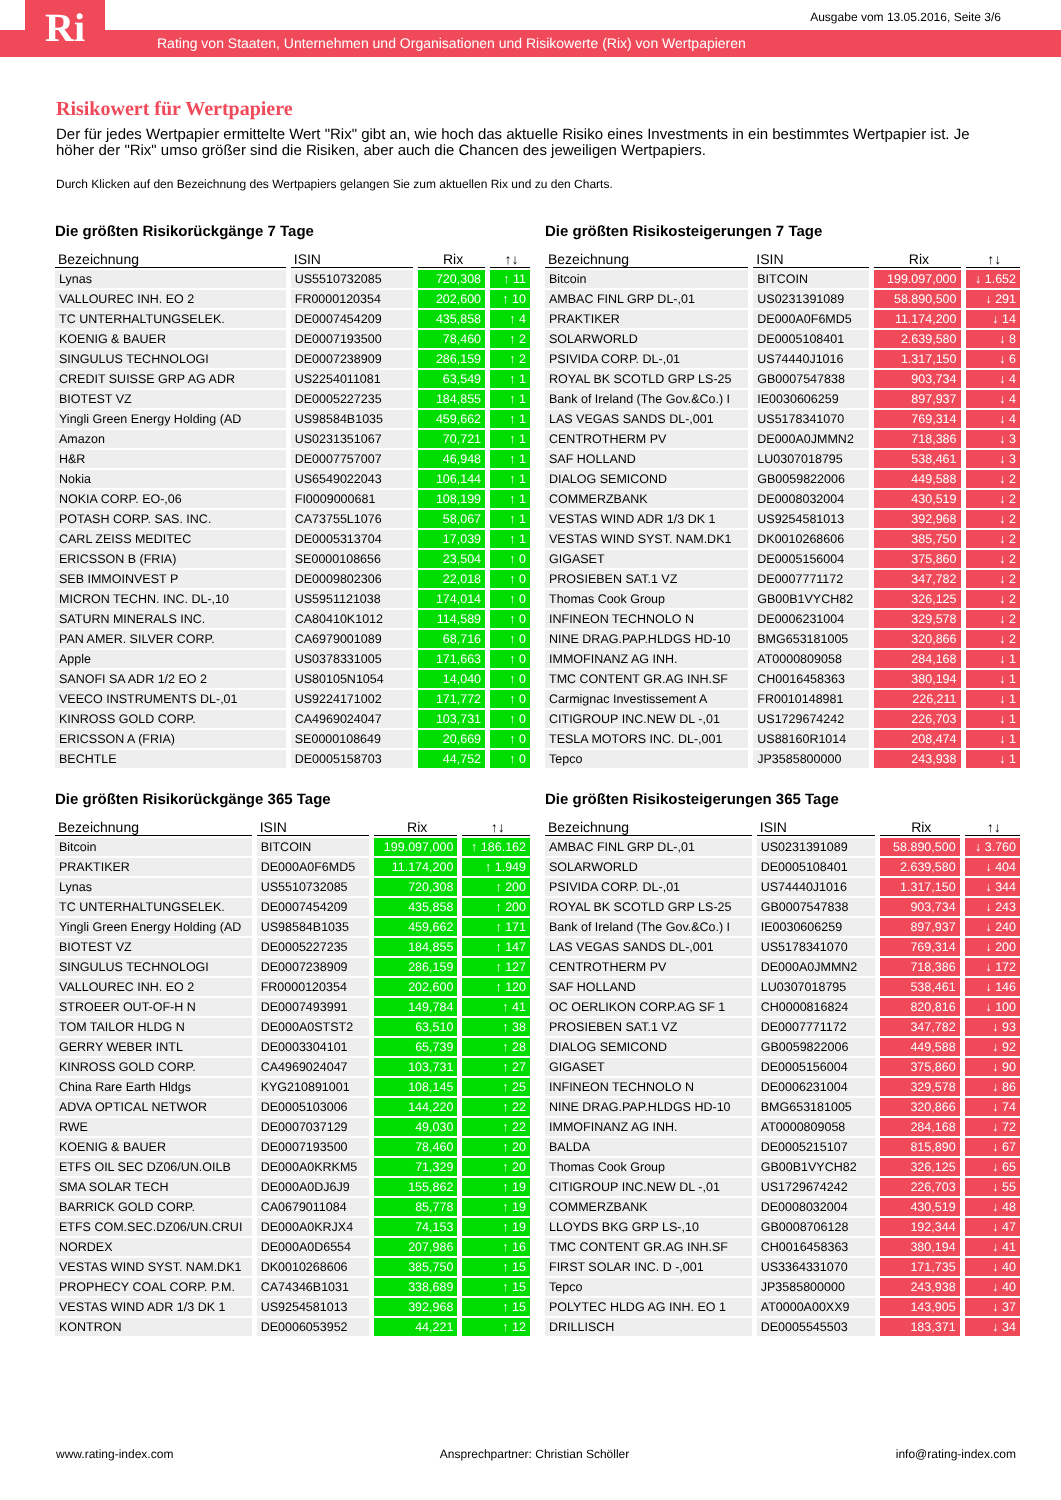Ri
Ausgabe vom 13.05.2016, Seite 3/6
Rating von Staaten, Unternehmen und Organisationen und Risikowerte (Rix) von Wertpapieren
Risikowert für Wertpapiere
Der für jedes Wertpapier ermittelte Wert "Rix" gibt an, wie hoch das aktuelle Risiko eines Investments in ein bestimmtes Wertpapier ist. Je höher der "Rix" umso größer sind die Risiken, aber auch die Chancen des jeweiligen Wertpapiers.
Durch Klicken auf den Bezeichnung des Wertpapiers gelangen Sie zum aktuellen Rix und zu den Charts.
Die größten Risikorückgänge 7 Tage
| Bezeichnung | ISIN | Rix | ↑↓ |
| --- | --- | --- | --- |
| Lynas | US5510732085 | 720,308 | ↑ 11 |
| VALLOUREC INH. EO 2 | FR0000120354 | 202,600 | ↑ 10 |
| TC UNTERHALTUNGSELEK. | DE0007454209 | 435,858 | ↑ 4 |
| KOENIG & BAUER | DE0007193500 | 78,460 | ↑ 2 |
| SINGULUS TECHNOLOGI | DE0007238909 | 286,159 | ↑ 2 |
| CREDIT SUISSE GRP AG ADR | US2254011081 | 63,549 | ↑ 1 |
| BIOTEST VZ | DE0005227235 | 184,855 | ↑ 1 |
| Yingli Green Energy Holding (AD | US98584B1035 | 459,662 | ↑ 1 |
| Amazon | US0231351067 | 70,721 | ↑ 1 |
| H&R | DE0007757007 | 46,948 | ↑ 1 |
| Nokia | US6549022043 | 106,144 | ↑ 1 |
| NOKIA CORP. EO-,06 | FI0009000681 | 108,199 | ↑ 1 |
| POTASH CORP. SAS. INC. | CA73755L1076 | 58,067 | ↑ 1 |
| CARL ZEISS MEDITEC | DE0005313704 | 17,039 | ↑ 1 |
| ERICSSON B (FRIA) | SE0000108656 | 23,504 | ↑ 0 |
| SEB IMMOINVEST P | DE0009802306 | 22,018 | ↑ 0 |
| MICRON TECHN. INC. DL-,10 | US5951121038 | 174,014 | ↑ 0 |
| SATURN MINERALS INC. | CA80410K1012 | 114,589 | ↑ 0 |
| PAN AMER. SILVER CORP. | CA6979001089 | 68,716 | ↑ 0 |
| Apple | US0378331005 | 171,663 | ↑ 0 |
| SANOFI SA ADR 1/2 EO 2 | US80105N1054 | 14,040 | ↑ 0 |
| VEECO INSTRUMENTS DL-,01 | US9224171002 | 171,772 | ↑ 0 |
| KINROSS GOLD CORP. | CA4969024047 | 103,731 | ↑ 0 |
| ERICSSON A (FRIA) | SE0000108649 | 20,669 | ↑ 0 |
| BECHTLE | DE0005158703 | 44,752 | ↑ 0 |
Die größten Risikosteigerungen 7 Tage
| Bezeichnung | ISIN | Rix | ↑↓ |
| --- | --- | --- | --- |
| Bitcoin | BITCOIN | 199.097,000 | ↓ 1.652 |
| AMBAC FINL GRP DL-,01 | US0231391089 | 58.890,500 | ↓ 291 |
| PRAKTIKER | DE000A0F6MD5 | 11.174,200 | ↓ 14 |
| SOLARWORLD | DE0005108401 | 2.639,580 | ↓ 8 |
| PSIVIDA CORP. DL-,01 | US74440J1016 | 1.317,150 | ↓ 6 |
| ROYAL BK SCOTLD GRP LS-25 | GB0007547838 | 903,734 | ↓ 4 |
| Bank of Ireland (The Gov.&Co.) I | IE0030606259 | 897,937 | ↓ 4 |
| LAS VEGAS SANDS DL-,001 | US5178341070 | 769,314 | ↓ 4 |
| CENTROTHERM PV | DE000A0JMMN2 | 718,386 | ↓ 3 |
| SAF HOLLAND | LU0307018795 | 538,461 | ↓ 3 |
| DIALOG SEMICOND | GB0059822006 | 449,588 | ↓ 2 |
| COMMERZBANK | DE0008032004 | 430,519 | ↓ 2 |
| VESTAS WIND ADR 1/3 DK 1 | US9254581013 | 392,968 | ↓ 2 |
| VESTAS WIND SYST. NAM.DK1 | DK0010268606 | 385,750 | ↓ 2 |
| GIGASET | DE0005156004 | 375,860 | ↓ 2 |
| PROSIEBEN SAT.1 VZ | DE0007771172 | 347,782 | ↓ 2 |
| Thomas Cook Group | GB00B1VYCH82 | 326,125 | ↓ 2 |
| INFINEON TECHNOLO N | DE0006231004 | 329,578 | ↓ 2 |
| NINE DRAG.PAP.HLDGS HD-10 | BMG653181005 | 320,866 | ↓ 2 |
| IMMOFINANZ AG INH. | AT0000809058 | 284,168 | ↓ 1 |
| TMC CONTENT GR.AG INH.SF | CH0016458363 | 380,194 | ↓ 1 |
| Carmignac Investissement A | FR0010148981 | 226,211 | ↓ 1 |
| CITIGROUP INC.NEW DL -,01 | US1729674242 | 226,703 | ↓ 1 |
| TESLA MOTORS INC. DL-,001 | US88160R1014 | 208,474 | ↓ 1 |
| Tepco | JP3585800000 | 243,938 | ↓ 1 |
Die größten Risikorückgänge 365 Tage
| Bezeichnung | ISIN | Rix | ↑↓ |
| --- | --- | --- | --- |
| Bitcoin | BITCOIN | 199.097,000 | ↑ 186.162 |
| PRAKTIKER | DE000A0F6MD5 | 11.174,200 | ↑ 1.949 |
| Lynas | US5510732085 | 720,308 | ↑ 200 |
| TC UNTERHALTUNGSELEK. | DE0007454209 | 435,858 | ↑ 200 |
| Yingli Green Energy Holding (AD | US98584B1035 | 459,662 | ↑ 171 |
| BIOTEST VZ | DE0005227235 | 184,855 | ↑ 147 |
| SINGULUS TECHNOLOGI | DE0007238909 | 286,159 | ↑ 127 |
| VALLOUREC INH. EO 2 | FR0000120354 | 202,600 | ↑ 120 |
| STROEER OUT-OF-H N | DE0007493991 | 149,784 | ↑ 41 |
| TOM TAILOR HLDG N | DE000A0STST2 | 63,510 | ↑ 38 |
| GERRY WEBER INTL | DE0003304101 | 65,739 | ↑ 28 |
| KINROSS GOLD CORP. | CA4969024047 | 103,731 | ↑ 27 |
| China Rare Earth Hldgs | KYG210891001 | 108,145 | ↑ 25 |
| ADVA OPTICAL NETWOR | DE0005103006 | 144,220 | ↑ 22 |
| RWE | DE0007037129 | 49,030 | ↑ 22 |
| KOENIG & BAUER | DE0007193500 | 78,460 | ↑ 20 |
| ETFS OIL SEC DZ06/UN.OILB | DE000A0KRKM5 | 71,329 | ↑ 20 |
| SMA SOLAR TECH | DE000A0DJ6J9 | 155,862 | ↑ 19 |
| BARRICK GOLD CORP. | CA0679011084 | 85,778 | ↑ 19 |
| ETFS COM.SEC.DZ06/UN.CRUI | DE000A0KRJX4 | 74,153 | ↑ 19 |
| NORDEX | DE000A0D6554 | 207,986 | ↑ 16 |
| VESTAS WIND SYST. NAM.DK1 | DK0010268606 | 385,750 | ↑ 15 |
| PROPHECY COAL CORP. P.M. | CA74346B1031 | 338,689 | ↑ 15 |
| VESTAS WIND ADR 1/3 DK 1 | US9254581013 | 392,968 | ↑ 15 |
| KONTRON | DE0006053952 | 44,221 | ↑ 12 |
Die größten Risikosteigerungen 365 Tage
| Bezeichnung | ISIN | Rix | ↑↓ |
| --- | --- | --- | --- |
| AMBAC FINL GRP DL-,01 | US0231391089 | 58.890,500 | ↓ 3.760 |
| SOLARWORLD | DE0005108401 | 2.639,580 | ↓ 404 |
| PSIVIDA CORP. DL-,01 | US74440J1016 | 1.317,150 | ↓ 344 |
| ROYAL BK SCOTLD GRP LS-25 | GB0007547838 | 903,734 | ↓ 243 |
| Bank of Ireland (The Gov.&Co.) I | IE0030606259 | 897,937 | ↓ 240 |
| LAS VEGAS SANDS DL-,001 | US5178341070 | 769,314 | ↓ 200 |
| CENTROTHERM PV | DE000A0JMMN2 | 718,386 | ↓ 172 |
| SAF HOLLAND | LU0307018795 | 538,461 | ↓ 146 |
| OC OERLIKON CORP.AG SF 1 | CH0000816824 | 820,816 | ↓ 100 |
| PROSIEBEN SAT.1 VZ | DE0007771172 | 347,782 | ↓ 93 |
| DIALOG SEMICOND | GB0059822006 | 449,588 | ↓ 92 |
| GIGASET | DE0005156004 | 375,860 | ↓ 90 |
| INFINEON TECHNOLO N | DE0006231004 | 329,578 | ↓ 86 |
| NINE DRAG.PAP.HLDGS HD-10 | BMG653181005 | 320,866 | ↓ 74 |
| IMMOFINANZ AG INH. | AT0000809058 | 284,168 | ↓ 72 |
| BALDA | DE0005215107 | 815,890 | ↓ 67 |
| Thomas Cook Group | GB00B1VYCH82 | 326,125 | ↓ 65 |
| CITIGROUP INC.NEW DL -,01 | US1729674242 | 226,703 | ↓ 55 |
| COMMERZBANK | DE0008032004 | 430,519 | ↓ 48 |
| LLOYDS BKG GRP LS-,10 | GB0008706128 | 192,344 | ↓ 47 |
| TMC CONTENT GR.AG INH.SF | CH0016458363 | 380,194 | ↓ 41 |
| FIRST SOLAR INC. D -,001 | US3364331070 | 171,735 | ↓ 40 |
| Tepco | JP3585800000 | 243,938 | ↓ 40 |
| POLYTEC HLDG AG INH. EO 1 | AT0000A00XX9 | 143,905 | ↓ 37 |
| DRILLISCH | DE0005545503 | 183,371 | ↓ 34 |
www.rating-index.com Ansprechpartner: Christian Schöller info@rating-index.com